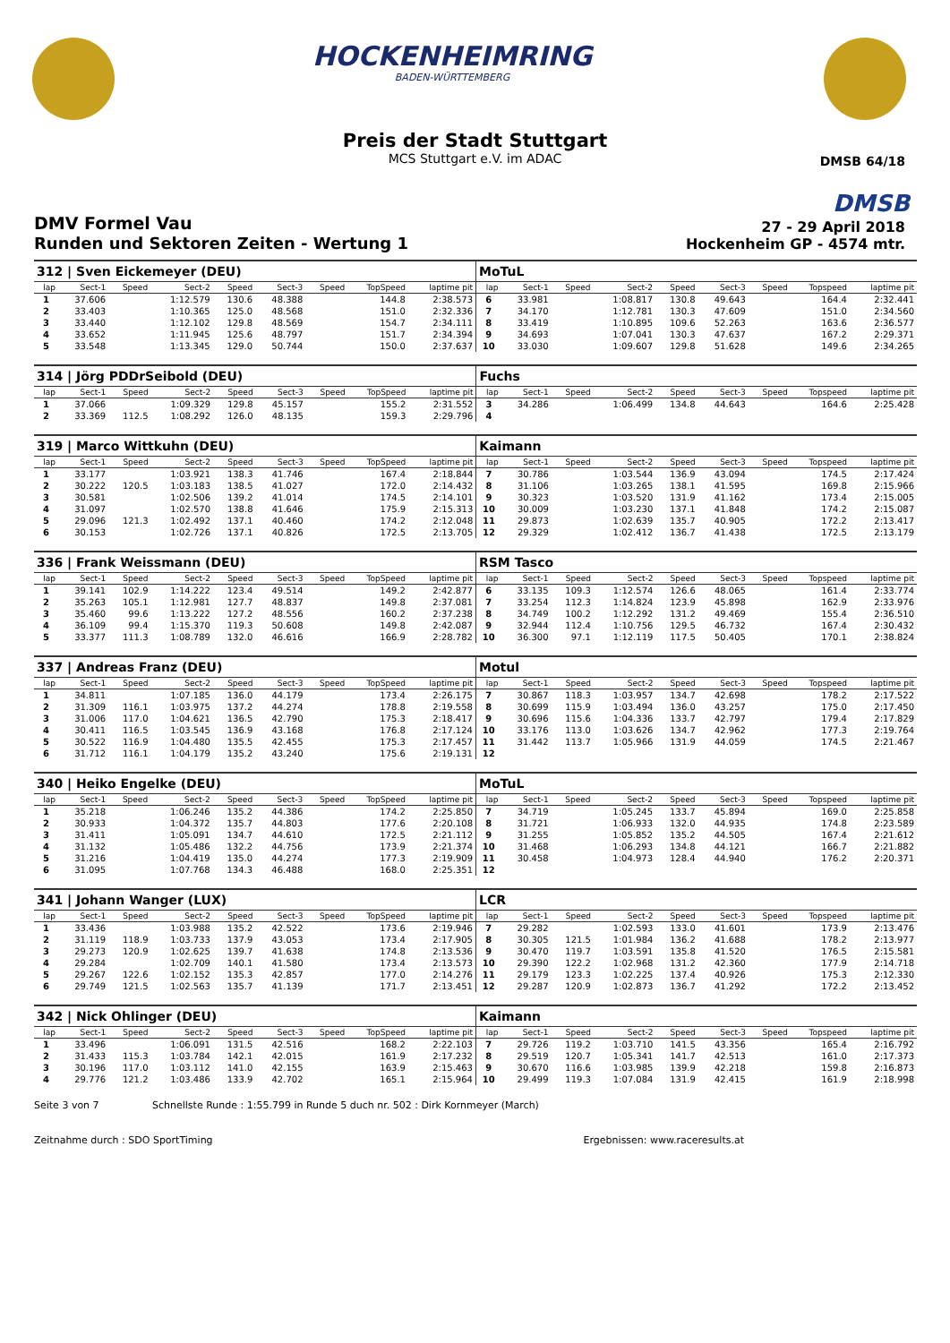HOCKENHEIMRING
BADEN-WÜRTTEMBERG
Preis der Stadt Stuttgart
MCS Stuttgart e.V. im ADAC
DMSB 64/18
DMSB
DMV Formel Vau
Runden und Sektoren Zeiten - Wertung 1
27 - 29 April 2018
Hockenheim GP - 4574 mtr.
| 312 / Sven Eickemeyer (DEU) | | | | | | | | | MoTuL | | | | | | | | |
| lap | Sect-1 | Speed | Sect-2 | Speed | Sect-3 | Speed | TopSpeed | laptime pit | lap | Sect-1 | Speed | Sect-2 | Speed | Sect-3 | Speed | Topspeed | laptime pit |
| 1 | 37.606 | | 1:12.579 | 130.6 | 48.388 | | 144.8 | 2:38.573 | 6 | 33.981 | | 1:08.817 | 130.8 | 49.643 | | 164.4 | 2:32.441 |
| 2 | 33.403 | | 1:10.365 | 125.0 | 48.568 | | 151.0 | 2:32.336 | 7 | 34.170 | | 1:12.781 | 130.3 | 47.609 | | 151.0 | 2:34.560 |
| 3 | 33.440 | | 1:12.102 | 129.8 | 48.569 | | 154.7 | 2:34.111 | 8 | 33.419 | | 1:10.895 | 109.6 | 52.263 | | 163.6 | 2:36.577 |
| 4 | 33.652 | | 1:11.945 | 125.6 | 48.797 | | 151.7 | 2:34.394 | 9 | 34.693 | | 1:07.041 | 130.3 | 47.637 | | 167.2 | 2:29.371 |
| 5 | 33.548 | | 1:13.345 | 129.0 | 50.744 | | 150.0 | 2:37.637 | 10 | 33.030 | | 1:09.607 | 129.8 | 51.628 | | 149.6 | 2:34.265 |
| 314 / Jörg PDDrSeibold (DEU) | | | | | | | | | Fuchs | | | | | | | | |
| lap | Sect-1 | Speed | Sect-2 | Speed | Sect-3 | Speed | TopSpeed | laptime pit | lap | Sect-1 | Speed | Sect-2 | Speed | Sect-3 | Speed | Topspeed | laptime pit |
| 1 | 37.066 | | 1:09.329 | 129.8 | 45.157 | | 155.2 | 2:31.552 | 3 | 34.286 | | 1:06.499 | 134.8 | 44.643 | | 164.6 | 2:25.428 |
| 2 | 33.369 | 112.5 | 1:08.292 | 126.0 | 48.135 | | 159.3 | 2:29.796 | 4 | | | | | | | | |
| 319 / Marco Wittkuhn (DEU) | | | | | | | | | Kaimann | | | | | | | | |
| lap | Sect-1 | Speed | Sect-2 | Speed | Sect-3 | Speed | TopSpeed | laptime pit | lap | Sect-1 | Speed | Sect-2 | Speed | Sect-3 | Speed | Topspeed | laptime pit |
| 1 | 33.177 | | 1:03.921 | 138.3 | 41.746 | | 167.4 | 2:18.844 | 7 | 30.786 | | 1:03.544 | 136.9 | 43.094 | | 174.5 | 2:17.424 |
| 2 | 30.222 | 120.5 | 1:03.183 | 138.5 | 41.027 | | 172.0 | 2:14.432 | 8 | 31.106 | | 1:03.265 | 138.1 | 41.595 | | 169.8 | 2:15.966 |
| 3 | 30.581 | | 1:02.506 | 139.2 | 41.014 | | 174.5 | 2:14.101 | 9 | 30.323 | | 1:03.520 | 131.9 | 41.162 | | 173.4 | 2:15.005 |
| 4 | 31.097 | | 1:02.570 | 138.8 | 41.646 | | 175.9 | 2:15.313 | 10 | 30.009 | | 1:03.230 | 137.1 | 41.848 | | 174.2 | 2:15.087 |
| 5 | 29.096 | 121.3 | 1:02.492 | 137.1 | 40.460 | | 174.2 | 2:12.048 | 11 | 29.873 | | 1:02.639 | 135.7 | 40.905 | | 172.2 | 2:13.417 |
| 6 | 30.153 | | 1:02.726 | 137.1 | 40.826 | | 172.5 | 2:13.705 | 12 | 29.329 | | 1:02.412 | 136.7 | 41.438 | | 172.5 | 2:13.179 |
| 336 / Frank Weissmann (DEU) | | | | | | | | | RSM Tasco | | | | | | | | |
| lap | Sect-1 | Speed | Sect-2 | Speed | Sect-3 | Speed | TopSpeed | laptime pit | lap | Sect-1 | Speed | Sect-2 | Speed | Sect-3 | Speed | Topspeed | laptime pit |
| 1 | 39.141 | 102.9 | 1:14.222 | 123.4 | 49.514 | | 149.2 | 2:42.877 | 6 | 33.135 | 109.3 | 1:12.574 | 126.6 | 48.065 | | 161.4 | 2:33.774 |
| 2 | 35.263 | 105.1 | 1:12.981 | 127.7 | 48.837 | | 149.8 | 2:37.081 | 7 | 33.254 | 112.3 | 1:14.824 | 123.9 | 45.898 | | 162.9 | 2:33.976 |
| 3 | 35.460 | 99.6 | 1:13.222 | 127.2 | 48.556 | | 160.2 | 2:37.238 | 8 | 34.749 | 100.2 | 1:12.292 | 131.2 | 49.469 | | 155.4 | 2:36.510 |
| 4 | 36.109 | 99.4 | 1:15.370 | 119.3 | 50.608 | | 149.8 | 2:42.087 | 9 | 32.944 | 112.4 | 1:10.756 | 129.5 | 46.732 | | 167.4 | 2:30.432 |
| 5 | 33.377 | 111.3 | 1:08.789 | 132.0 | 46.616 | | 166.9 | 2:28.782 | 10 | 36.300 | 97.1 | 1:12.119 | 117.5 | 50.405 | | 170.1 | 2:38.824 |
| 337 / Andreas Franz (DEU) | | | | | | | | | Motul | | | | | | | | |
| lap | Sect-1 | Speed | Sect-2 | Speed | Sect-3 | Speed | TopSpeed | laptime pit | lap | Sect-1 | Speed | Sect-2 | Speed | Sect-3 | Speed | Topspeed | laptime pit |
| 1 | 34.811 | | 1:07.185 | 136.0 | 44.179 | | 173.4 | 2:26.175 | 7 | 30.867 | 118.3 | 1:03.957 | 134.7 | 42.698 | | 178.2 | 2:17.522 |
| 2 | 31.309 | 116.1 | 1:03.975 | 137.2 | 44.274 | | 178.8 | 2:19.558 | 8 | 30.699 | 115.9 | 1:03.494 | 136.0 | 43.257 | | 175.0 | 2:17.450 |
| 3 | 31.006 | 117.0 | 1:04.621 | 136.5 | 42.790 | | 175.3 | 2:18.417 | 9 | 30.696 | 115.6 | 1:04.336 | 133.7 | 42.797 | | 179.4 | 2:17.829 |
| 4 | 30.411 | 116.5 | 1:03.545 | 136.9 | 43.168 | | 176.8 | 2:17.124 | 10 | 33.176 | 113.0 | 1:03.626 | 134.7 | 42.962 | | 177.3 | 2:19.764 |
| 5 | 30.522 | 116.9 | 1:04.480 | 135.5 | 42.455 | | 175.3 | 2:17.457 | 11 | 31.442 | 113.7 | 1:05.966 | 131.9 | 44.059 | | 174.5 | 2:21.467 |
| 6 | 31.712 | 116.1 | 1:04.179 | 135.2 | 43.240 | | 175.6 | 2:19.131 | 12 | | | | | | | | |
| 340 / Heiko Engelke (DEU) | | | | | | | | | MoTuL | | | | | | | | |
| lap | Sect-1 | Speed | Sect-2 | Speed | Sect-3 | Speed | TopSpeed | laptime pit | lap | Sect-1 | Speed | Sect-2 | Speed | Sect-3 | Speed | Topspeed | laptime pit |
| 1 | 35.218 | | 1:06.246 | 135.2 | 44.386 | | 174.2 | 2:25.850 | 7 | 34.719 | | 1:05.245 | 133.7 | 45.894 | | 169.0 | 2:25.858 |
| 2 | 30.933 | | 1:04.372 | 135.7 | 44.803 | | 177.6 | 2:20.108 | 8 | 31.721 | | 1:06.933 | 132.0 | 44.935 | | 174.8 | 2:23.589 |
| 3 | 31.411 | | 1:05.091 | 134.7 | 44.610 | | 172.5 | 2:21.112 | 9 | 31.255 | | 1:05.852 | 135.2 | 44.505 | | 167.4 | 2:21.612 |
| 4 | 31.132 | | 1:05.486 | 132.2 | 44.756 | | 173.9 | 2:21.374 | 10 | 31.468 | | 1:06.293 | 134.8 | 44.121 | | 166.7 | 2:21.882 |
| 5 | 31.216 | | 1:04.419 | 135.0 | 44.274 | | 177.3 | 2:19.909 | 11 | 30.458 | | 1:04.973 | 128.4 | 44.940 | | 176.2 | 2:20.371 |
| 6 | 31.095 | | 1:07.768 | 134.3 | 46.488 | | 168.0 | 2:25.351 | 12 | | | | | | | | |
| 341 / Johann Wanger (LUX) | | | | | | | | | LCR | | | | | | | | |
| lap | Sect-1 | Speed | Sect-2 | Speed | Sect-3 | Speed | TopSpeed | laptime pit | lap | Sect-1 | Speed | Sect-2 | Speed | Sect-3 | Speed | Topspeed | laptime pit |
| 1 | 33.436 | | 1:03.988 | 135.2 | 42.522 | | 173.6 | 2:19.946 | 7 | 29.282 | | 1:02.593 | 133.0 | 41.601 | | 173.9 | 2:13.476 |
| 2 | 31.119 | 118.9 | 1:03.733 | 137.9 | 43.053 | | 173.4 | 2:17.905 | 8 | 30.305 | 121.5 | 1:01.984 | 136.2 | 41.688 | | 178.2 | 2:13.977 |
| 3 | 29.273 | 120.9 | 1:02.625 | 139.7 | 41.638 | | 174.8 | 2:13.536 | 9 | 30.470 | 119.7 | 1:03.591 | 135.8 | 41.520 | | 176.5 | 2:15.581 |
| 4 | 29.284 | | 1:02.709 | 140.1 | 41.580 | | 173.4 | 2:13.573 | 10 | 29.390 | 122.2 | 1:02.968 | 131.2 | 42.360 | | 177.9 | 2:14.718 |
| 5 | 29.267 | 122.6 | 1:02.152 | 135.3 | 42.857 | | 177.0 | 2:14.276 | 11 | 29.179 | 123.3 | 1:02.225 | 137.4 | 40.926 | | 175.3 | 2:12.330 |
| 6 | 29.749 | 121.5 | 1:02.563 | 135.7 | 41.139 | | 171.7 | 2:13.451 | 12 | 29.287 | 120.9 | 1:02.873 | 136.7 | 41.292 | | 172.2 | 2:13.452 |
| 342 / Nick Ohlinger (DEU) | | | | | | | | | Kaimann | | | | | | | | |
| lap | Sect-1 | Speed | Sect-2 | Speed | Sect-3 | Speed | TopSpeed | laptime pit | lap | Sect-1 | Speed | Sect-2 | Speed | Sect-3 | Speed | Topspeed | laptime pit |
| 1 | 33.496 | | 1:06.091 | 131.5 | 42.516 | | 168.2 | 2:22.103 | 7 | 29.726 | 119.2 | 1:03.710 | 141.5 | 43.356 | | 165.4 | 2:16.792 |
| 2 | 31.433 | 115.3 | 1:03.784 | 142.1 | 42.015 | | 161.9 | 2:17.232 | 8 | 29.519 | 120.7 | 1:05.341 | 141.7 | 42.513 | | 161.0 | 2:17.373 |
| 3 | 30.196 | 117.0 | 1:03.112 | 141.0 | 42.155 | | 163.9 | 2:15.463 | 9 | 30.670 | 116.6 | 1:03.985 | 139.9 | 42.218 | | 159.8 | 2:16.873 |
| 4 | 29.776 | 121.2 | 1:03.486 | 133.9 | 42.702 | | 165.1 | 2:15.964 | 10 | 29.499 | 119.3 | 1:07.084 | 131.9 | 42.415 | | 161.9 | 2:18.998 |
Seite 3 von 7 Schnellste Runde : 1:55.799 in Runde 5 duch nr. 502 : Dirk Kornmeyer (March)
Zeitnahme durch : SDO SportTiming Ergebnissen: www.raceresults.at